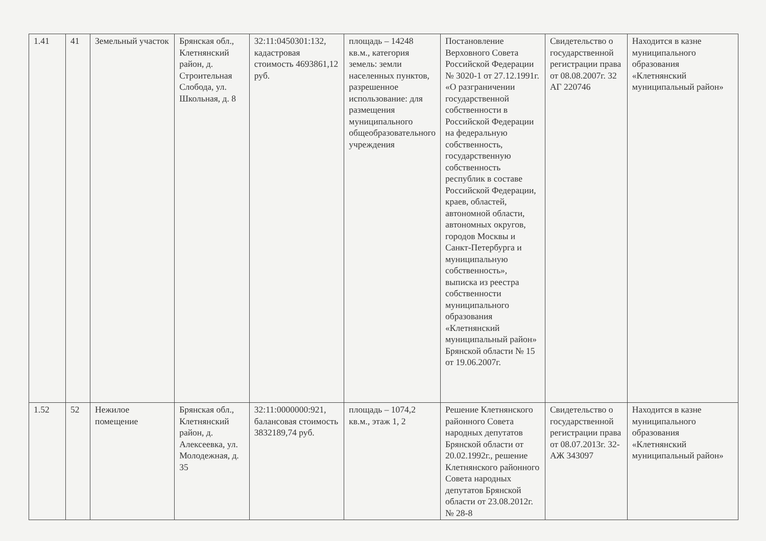| 1.41 | 41 | Земельный участок | Брянская обл., Клетнянский район, д. Строительная Слобода, ул. Школьная, д. 8 | 32:11:0450301:132, кадастровая стоимость 4693861,12 руб. | площадь – 14248 кв.м., категория земель: земли населенных пунктов, разрешенное использование: для размещения муниципального общеобразовательного учреждения | Постановление Верховного Совета Российской Федерации № 3020-1 от 27.12.1991г. «О разграничении государственной собственности в Российской Федерации на федеральную собственность, государственную собственность республик в составе Российской Федерации, краев, областей, автономной области, автономных округов, городов Москвы и Санкт-Петербурга и муниципальную собственность», выписка из реестра собственности муниципального образования «Клетнянский муниципальный район» Брянской области № 15 от 19.06.2007г. | Свидетельство о государственной регистрации права от 08.08.2007г. 32 АГ 220746 | Находится в казне муниципального образования «Клетнянский муниципальный район» |
| 1.52 | 52 | Нежилое помещение | Брянская обл., Клетнянский район, д. Алексеевка, ул. Молодежная, д. 35 | 32:11:0000000:921, балансовая стоимость 3832189,74 руб. | площадь – 1074,2 кв.м., этаж 1, 2 | Решение Клетнянского районного Совета народных депутатов Брянской области от 20.02.1992г., решение Клетнянского районного Совета народных депутатов Брянской области от 23.08.2012г. № 28-8 | Свидетельство о государственной регистрации права от 08.07.2013г. 32-АЖ 343097 | Находится в казне муниципального образования «Клетнянский муниципальный район» |